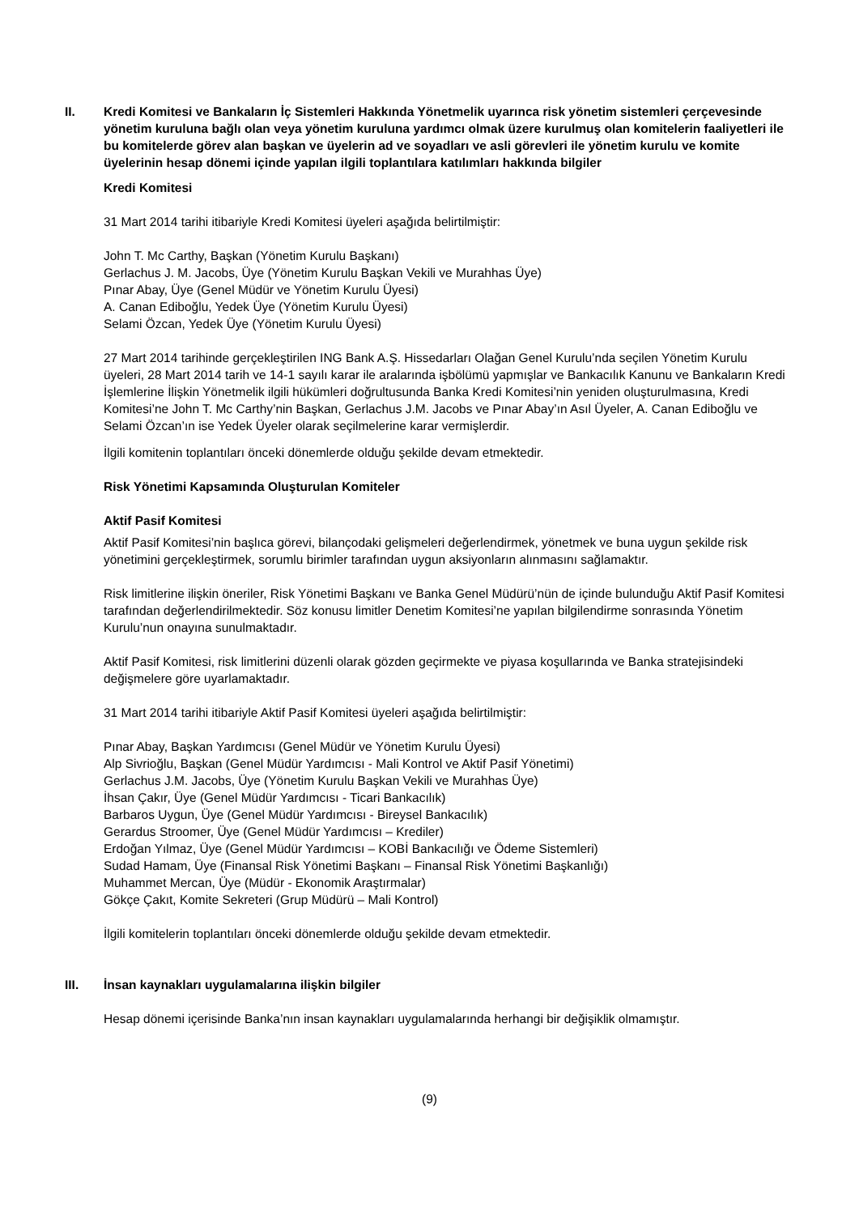II. Kredi Komitesi ve Bankaların İç Sistemleri Hakkında Yönetmelik uyarınca risk yönetim sistemleri çerçevesinde yönetim kuruluna bağlı olan veya yönetim kuruluna yardımcı olmak üzere kurulmuş olan komitelerin faaliyetleri ile bu komitelerde görev alan başkan ve üyelerin ad ve soyadları ve asli görevleri ile yönetim kurulu ve komite üyelerinin hesap dönemi içinde yapılan ilgili toplantılara katılımları hakkında bilgiler
Kredi Komitesi
31 Mart 2014 tarihi itibariyle Kredi Komitesi üyeleri aşağıda belirtilmiştir:
John T. Mc Carthy, Başkan (Yönetim Kurulu Başkanı)
Gerlachus J. M. Jacobs, Üye (Yönetim Kurulu Başkan Vekili ve Murahhas Üye)
Pınar Abay, Üye (Genel Müdür ve Yönetim Kurulu Üyesi)
A. Canan Ediboğlu, Yedek Üye (Yönetim Kurulu Üyesi)
Selami Özcan, Yedek Üye (Yönetim Kurulu Üyesi)
27 Mart 2014 tarihinde gerçekleştirilen ING Bank A.Ş. Hissedarları Olağan Genel Kurulu’nda seçilen Yönetim Kurulu üyeleri, 28 Mart 2014 tarih ve 14-1 sayılı karar ile aralarında işbölümü yapmışlar ve Bankacılık Kanunu ve Bankaların Kredi İşlemlerine İlişkin Yönetmelik ilgili hükümleri doğrultusunda Banka Kredi Komitesi’nin yeniden oluşturulmasına, Kredi Komitesi’ne John T. Mc Carthy’nin Başkan, Gerlachus J.M. Jacobs ve Pınar Abay’ın Asıl Üyeler, A. Canan Ediboğlu ve Selami Özcan’ın ise Yedek Üyeler olarak seçilmelerine karar vermişlerdir.
İlgili komitenin toplantıları önceki dönemlerde olduğu şekilde devam etmektedir.
Risk Yönetimi Kapsamında Oluşturulan Komiteler
Aktif Pasif Komitesi
Aktif Pasif Komitesi’nin başlıca görevi, bilançodaki gelişmeleri değerlendirmek, yönetmek ve buna uygun şekilde risk yönetimini gerçekleştirmek, sorumlu birimler tarafından uygun aksiyonların alınmasını sağlamaktır.
Risk limitlerine ilişkin öneriler, Risk Yönetimi Başkanı ve Banka Genel Müdürü’nün de içinde bulunduğu Aktif Pasif Komitesi tarafından değerlendirilmektedir. Söz konusu limitler Denetim Komitesi’ne yapılan bilgilendirme sonrasında Yönetim Kurulu’nun onayına sunulmaktadır.
Aktif Pasif Komitesi, risk limitlerini düzenli olarak gözden geçirmekte ve piyasa koşullarında ve Banka stratejisindeki değişmelere göre uyarlamaktadır.
31 Mart 2014 tarihi itibariyle Aktif Pasif Komitesi üyeleri aşağıda belirtilmiştir:
Pınar Abay, Başkan Yardımcısı (Genel Müdür ve Yönetim Kurulu Üyesi)
Alp Sivrioğlu, Başkan (Genel Müdür Yardımcısı - Mali Kontrol ve Aktif Pasif Yönetimi)
Gerlachus J.M. Jacobs, Üye (Yönetim Kurulu Başkan Vekili ve Murahhas Üye)
İhsan Çakır, Üye (Genel Müdür Yardımcısı - Ticari Bankacılık)
Barbaros Uygun, Üye (Genel Müdür Yardımcısı - Bireysel Bankacılık)
Gerardus Stroomer, Üye (Genel Müdür Yardımcısı – Krediler)
Erdoğan Yılmaz, Üye (Genel Müdür Yardımcısı – KOBİ Bankacılığı ve Ödeme Sistemleri)
Sudad Hamam, Üye (Finansal Risk Yönetimi Başkanı – Finansal Risk Yönetimi Başkanlığı)
Muhammet Mercan, Üye (Müdür - Ekonomik Araştırmalar)
Gökçe Çakıt, Komite Sekreteri (Grup Müdürü – Mali Kontrol)
İlgili komitelerin toplantıları önceki dönemlerde olduğu şekilde devam etmektedir.
III. İnsan kaynakları uygulamalarına ilişkin bilgiler
Hesap dönemi içerisinde Banka’nın insan kaynakları uygulamalarında herhangi bir değişiklik olmamıştır.
(9)